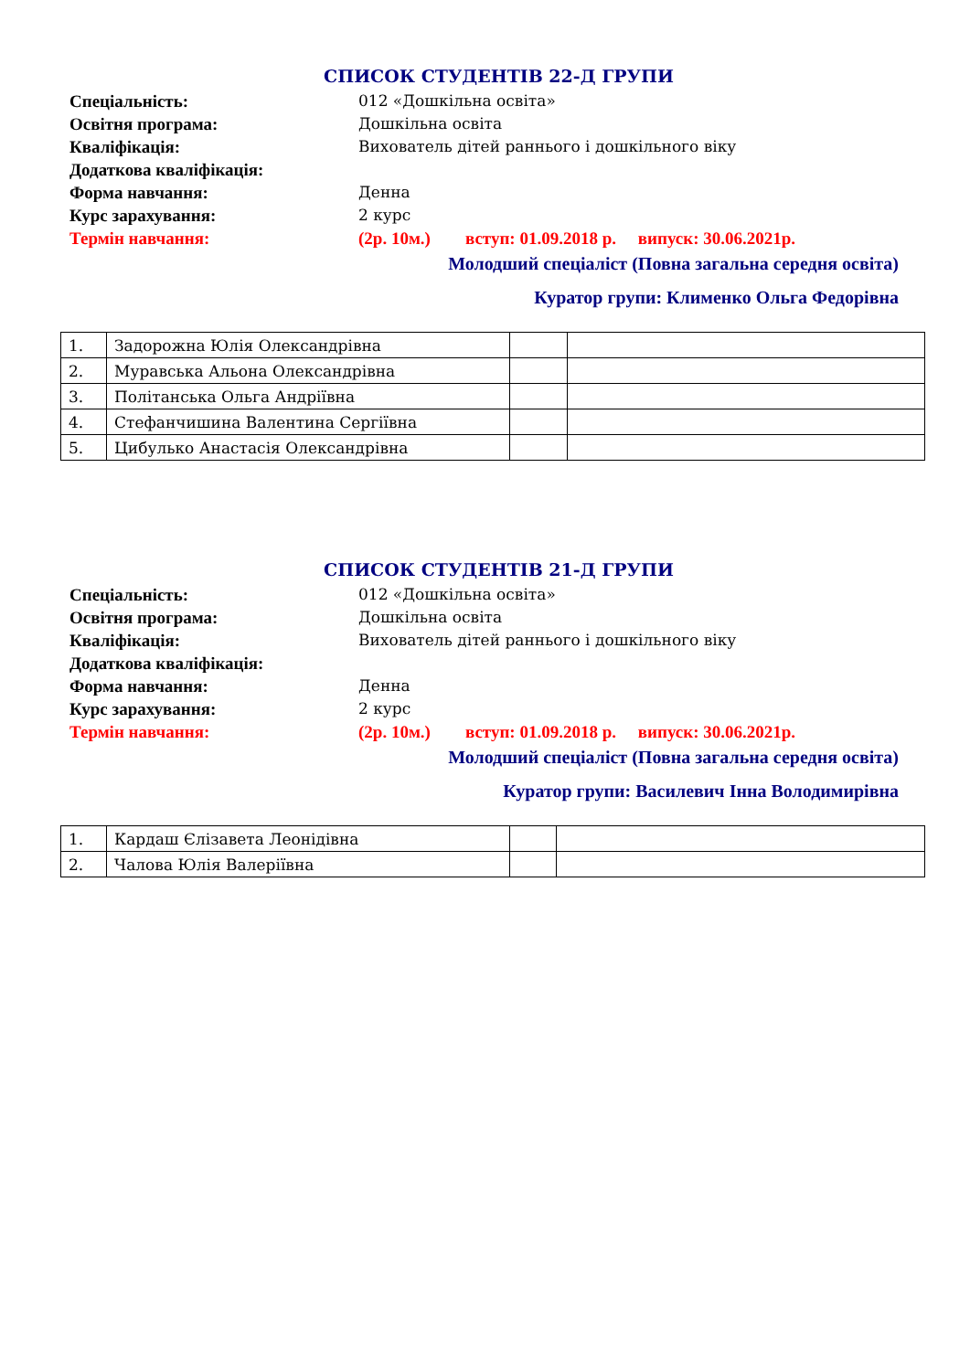СПИСОК СТУДЕНТІВ 22-Д ГРУПИ
Спеціальність: 012 «Дошкільна освіта»
Освітня програма: Дошкільна освіта
Кваліфікація: Вихователь дітей раннього і дошкільного віку
Додаткова кваліфікація:
Форма навчання: Денна
Курс зарахування: 2 курс
Термін навчання: (2р. 10м.) вступ: 01.09.2018 р. випуск: 30.06.2021р.
Молодший спеціаліст (Повна загальна середня освіта)
Куратор групи: Клименко Ольга Федорівна
| 1. | Задорожна Юлія Олександрівна | | |
| 2. | Муравська Альона Олександрівна | | |
| 3. | Політанська Ольга Андріївна | | |
| 4. | Стефанчишина Валентина Сергіївна | | |
| 5. | Цибулько Анастасія Олександрівна | | |
СПИСОК СТУДЕНТІВ 21-Д ГРУПИ
Спеціальність: 012 «Дошкільна освіта»
Освітня програма: Дошкільна освіта
Кваліфікація: Вихователь дітей раннього і дошкільного віку
Додаткова кваліфікація:
Форма навчання: Денна
Курс зарахування: 2 курс
Термін навчання: (2р. 10м.) вступ: 01.09.2018 р. випуск: 30.06.2021р.
Молодший спеціаліст (Повна загальна середня освіта)
Куратор групи: Василевич Інна Володимирівна
| 1. | Кардаш Єлізавета Леонідівна | | |
| 2. | Чалова Юлія Валеріївна | | |